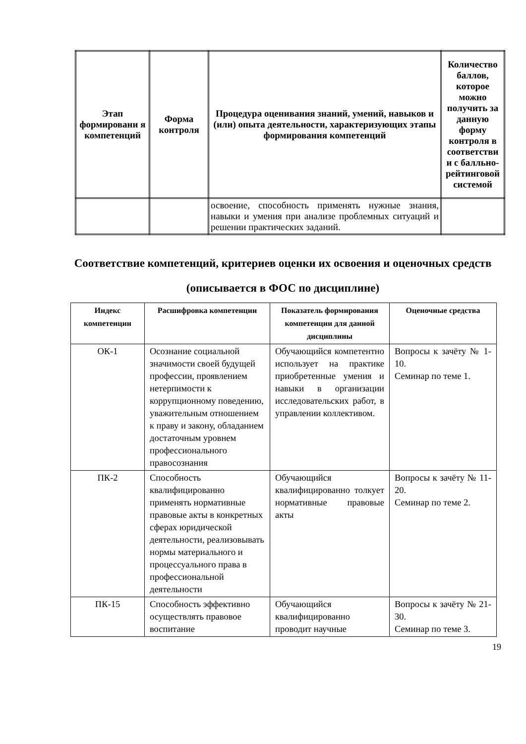| Этап формировани я компетенций | Форма контроля | Процедура оценивания знаний, умений, навыков и (или) опыта деятельности, характеризующих этапы формирования компетенций | Количество баллов, которое можно получить за данную форму контроля в соответстви и с балльно-рейтинговой системой |
| --- | --- | --- | --- |
| | | освоение, способность применять нужные знания, навыки и умения при анализе проблемных ситуаций и решении практических заданий. | |
Соответствие компетенций, критериев оценки их освоения и оценочных средств (описывается в ФОС по дисциплине)
| Индекс компетенции | Расшифровка компетенции | Показатель формирования компетенции для данной дисциплины | Оценочные средства |
| --- | --- | --- | --- |
| ОК-1 | Осознание социальной значимости своей будущей профессии, проявлением нетерпимости к коррупционному поведению, уважительным отношением к праву и закону, обладанием достаточным уровнем профессионального правосознания | Обучающийся компетентно использует на практике приобретенные умения и навыки в организации исследовательских работ, в управлении коллективом. | Вопросы к зачёту № 1-10. Семинар по теме 1. |
| ПК-2 | Способность квалифицированно применять нормативные правовые акты в конкретных сферах юридической деятельности, реализовывать нормы материального и процессуального права в профессиональной деятельности | Обучающийся квалифицированно толкует нормативные правовые акты | Вопросы к зачёту № 11-20. Семинар по теме 2. |
| ПК-15 | Способность эффективно осуществлять правовое воспитание | Обучающийся квалифицированно проводит научные | Вопросы к зачёту № 21-30. Семинар по теме 3. |
19